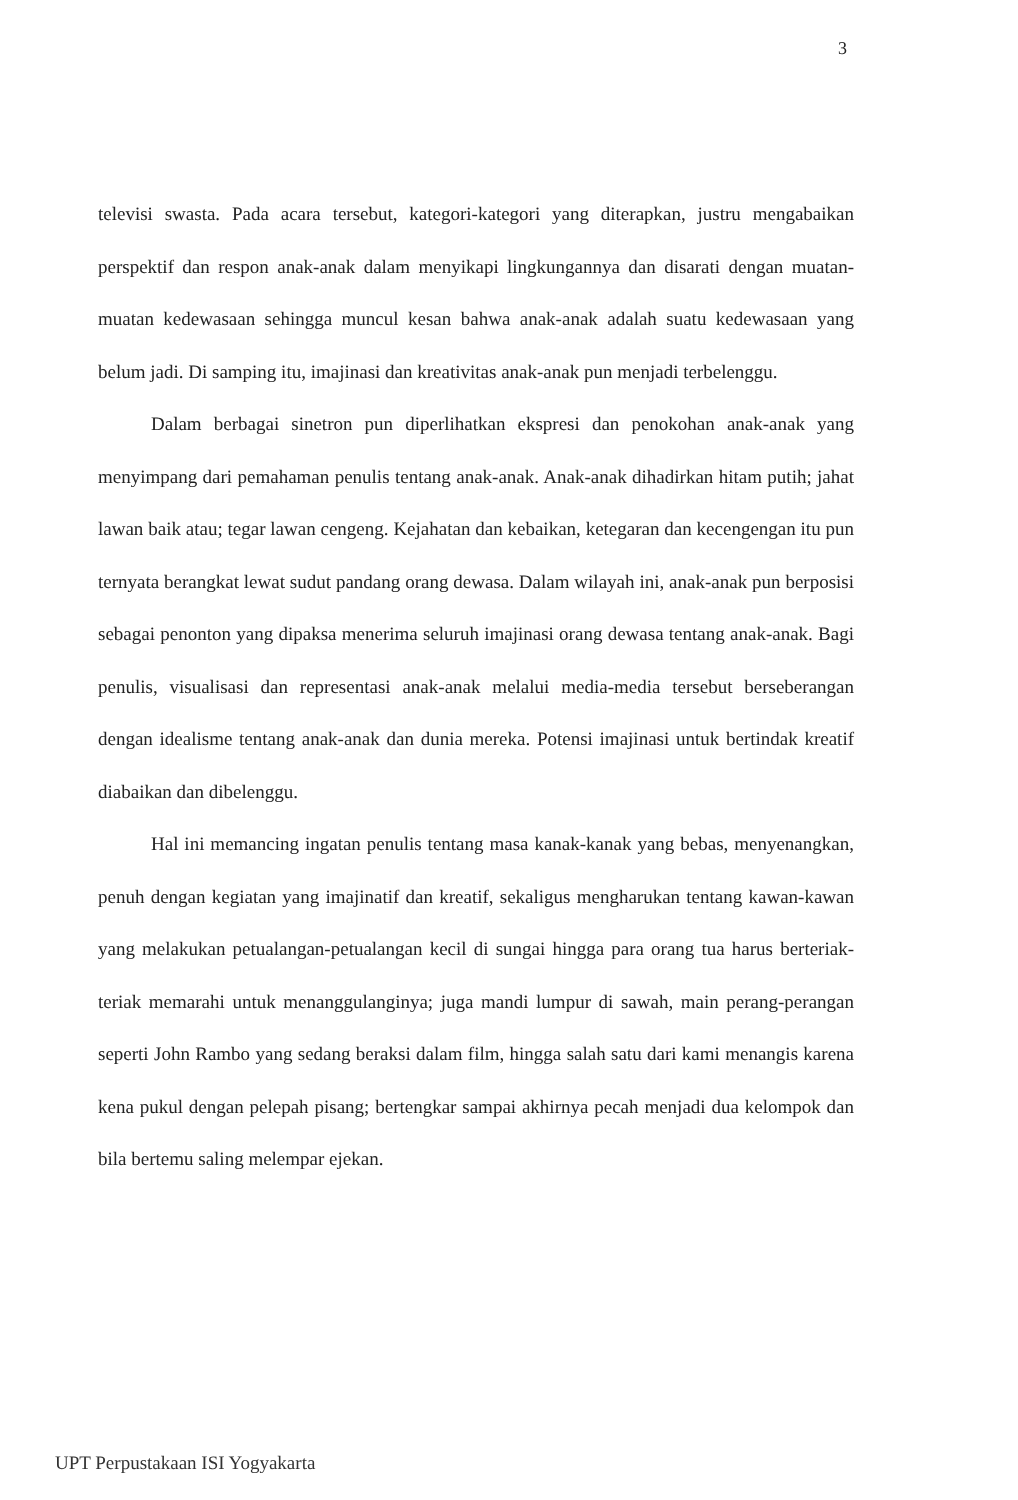3
televisi swasta. Pada acara tersebut, kategori-kategori yang diterapkan, justru mengabaikan perspektif dan respon anak-anak dalam menyikapi lingkungannya dan disarati dengan muatan-muatan kedewasaan sehingga muncul kesan bahwa anak-anak adalah suatu kedewasaan yang belum jadi. Di samping itu, imajinasi dan kreativitas anak-anak pun menjadi terbelenggu.
Dalam berbagai sinetron pun diperlihatkan ekspresi dan penokohan anak-anak yang menyimpang dari pemahaman penulis tentang anak-anak. Anak-anak dihadirkan hitam putih; jahat lawan baik atau; tegar lawan cengeng. Kejahatan dan kebaikan, ketegaran dan kecengengan itu pun ternyata berangkat lewat sudut pandang orang dewasa. Dalam wilayah ini, anak-anak pun berposisi sebagai penonton yang dipaksa menerima seluruh imajinasi orang dewasa tentang anak-anak. Bagi penulis, visualisasi dan representasi anak-anak melalui media-media tersebut berseberangan dengan idealisme tentang anak-anak dan dunia mereka. Potensi imajinasi untuk bertindak kreatif diabaikan dan dibelenggu.
Hal ini memancing ingatan penulis tentang masa kanak-kanak yang bebas, menyenangkan, penuh dengan kegiatan yang imajinatif dan kreatif, sekaligus mengharukan tentang kawan-kawan yang melakukan petualangan-petualangan kecil di sungai hingga para orang tua harus berteriak-teriak memarahi untuk menanggulanginya; juga mandi lumpur di sawah, main perang-perangan seperti John Rambo yang sedang beraksi dalam film, hingga salah satu dari kami menangis karena kena pukul dengan pelepah pisang; bertengkar sampai akhirnya pecah menjadi dua kelompok dan bila bertemu saling melempar ejekan.
UPT Perpustakaan ISI Yogyakarta